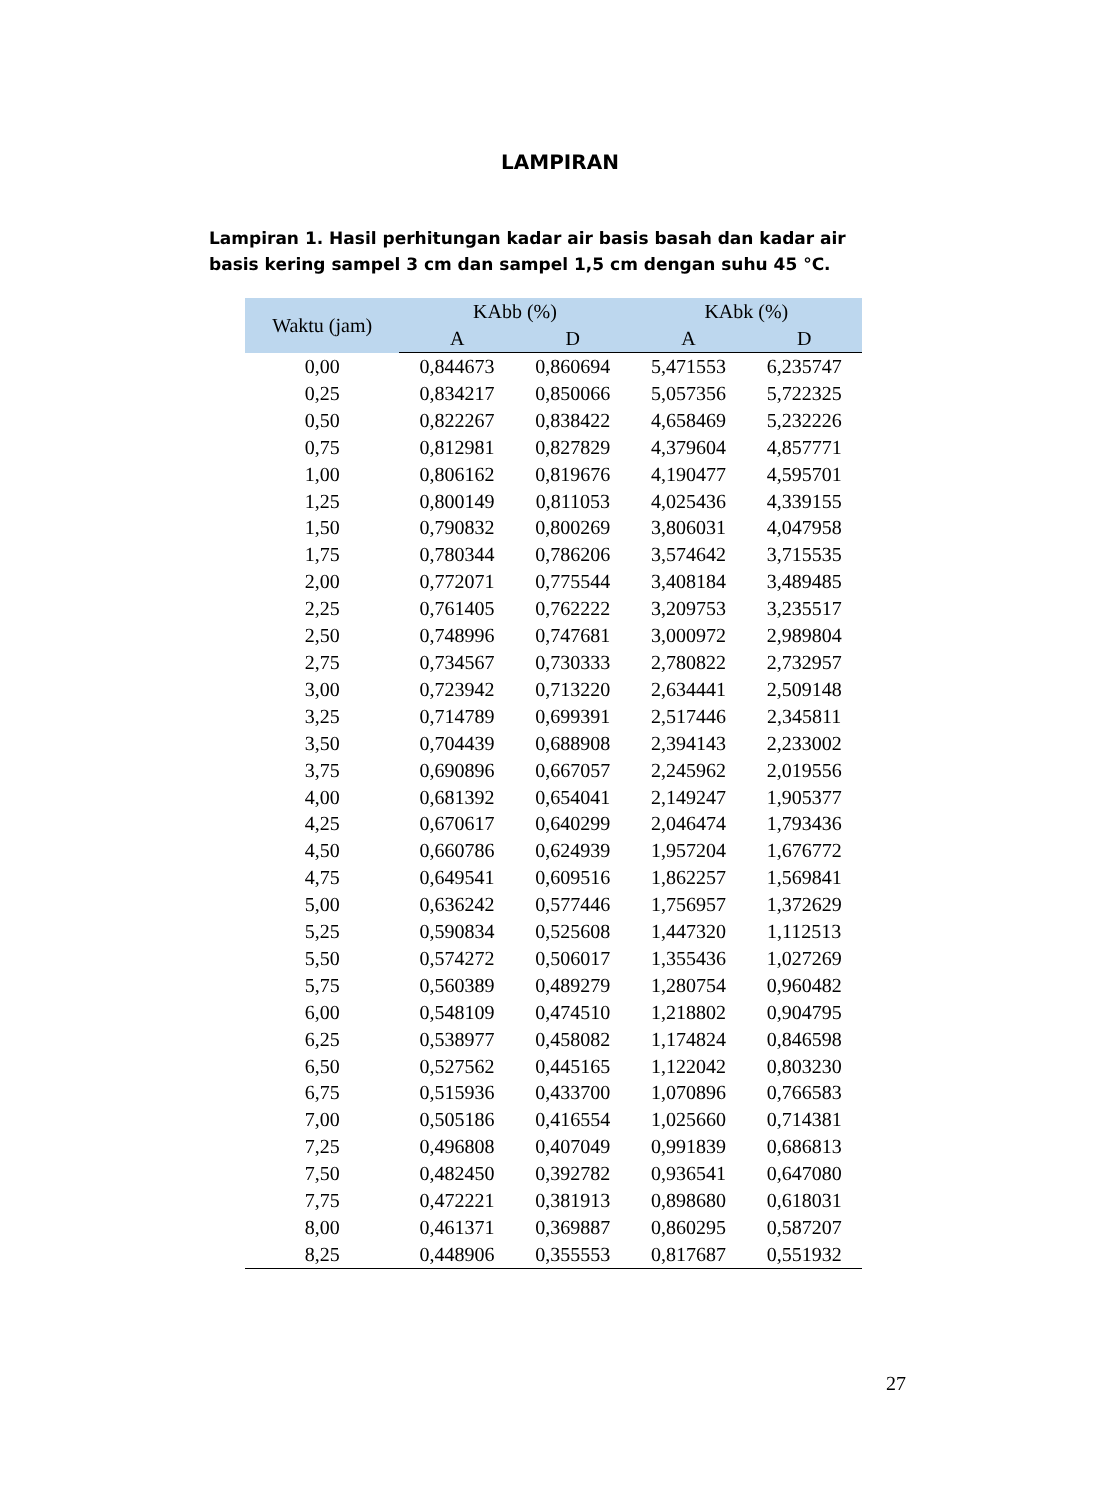LAMPIRAN
Lampiran 1. Hasil perhitungan kadar air basis basah dan kadar air basis kering sampel 3 cm dan sampel 1,5 cm dengan suhu 45 °C.
| Waktu (jam) | KAbb (%) | | KAbk (%) | |
| --- | --- | --- | --- | --- |
| | A | D | A | D |
| 0,00 | 0,844673 | 0,860694 | 5,471553 | 6,235747 |
| 0,25 | 0,834217 | 0,850066 | 5,057356 | 5,722325 |
| 0,50 | 0,822267 | 0,838422 | 4,658469 | 5,232226 |
| 0,75 | 0,812981 | 0,827829 | 4,379604 | 4,857771 |
| 1,00 | 0,806162 | 0,819676 | 4,190477 | 4,595701 |
| 1,25 | 0,800149 | 0,811053 | 4,025436 | 4,339155 |
| 1,50 | 0,790832 | 0,800269 | 3,806031 | 4,047958 |
| 1,75 | 0,780344 | 0,786206 | 3,574642 | 3,715535 |
| 2,00 | 0,772071 | 0,775544 | 3,408184 | 3,489485 |
| 2,25 | 0,761405 | 0,762222 | 3,209753 | 3,235517 |
| 2,50 | 0,748996 | 0,747681 | 3,000972 | 2,989804 |
| 2,75 | 0,734567 | 0,730333 | 2,780822 | 2,732957 |
| 3,00 | 0,723942 | 0,713220 | 2,634441 | 2,509148 |
| 3,25 | 0,714789 | 0,699391 | 2,517446 | 2,345811 |
| 3,50 | 0,704439 | 0,688908 | 2,394143 | 2,233002 |
| 3,75 | 0,690896 | 0,667057 | 2,245962 | 2,019556 |
| 4,00 | 0,681392 | 0,654041 | 2,149247 | 1,905377 |
| 4,25 | 0,670617 | 0,640299 | 2,046474 | 1,793436 |
| 4,50 | 0,660786 | 0,624939 | 1,957204 | 1,676772 |
| 4,75 | 0,649541 | 0,609516 | 1,862257 | 1,569841 |
| 5,00 | 0,636242 | 0,577446 | 1,756957 | 1,372629 |
| 5,25 | 0,590834 | 0,525608 | 1,447320 | 1,112513 |
| 5,50 | 0,574272 | 0,506017 | 1,355436 | 1,027269 |
| 5,75 | 0,560389 | 0,489279 | 1,280754 | 0,960482 |
| 6,00 | 0,548109 | 0,474510 | 1,218802 | 0,904795 |
| 6,25 | 0,538977 | 0,458082 | 1,174824 | 0,846598 |
| 6,50 | 0,527562 | 0,445165 | 1,122042 | 0,803230 |
| 6,75 | 0,515936 | 0,433700 | 1,070896 | 0,766583 |
| 7,00 | 0,505186 | 0,416554 | 1,025660 | 0,714381 |
| 7,25 | 0,496808 | 0,407049 | 0,991839 | 0,686813 |
| 7,50 | 0,482450 | 0,392782 | 0,936541 | 0,647080 |
| 7,75 | 0,472221 | 0,381913 | 0,898680 | 0,618031 |
| 8,00 | 0,461371 | 0,369887 | 0,860295 | 0,587207 |
| 8,25 | 0,448906 | 0,355553 | 0,817687 | 0,551932 |
27